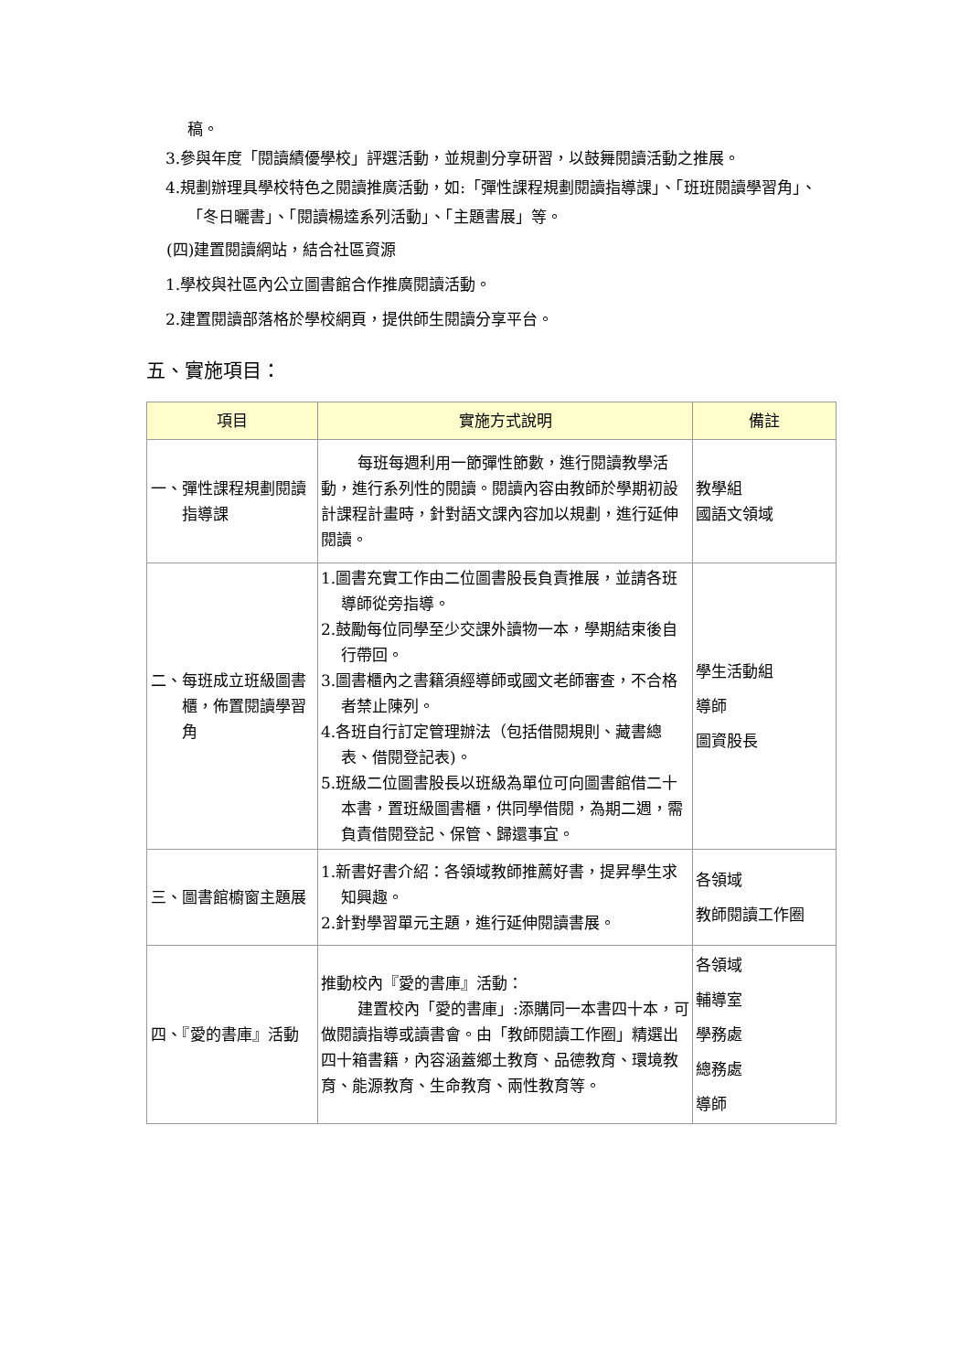稿。
3.參與年度「閱讀績優學校」評選活動，並規劃分享研習，以鼓舞閱讀活動之推展。
4.規劃辦理具學校特色之閱讀推廣活動，如:「彈性課程規劃閱讀指導課」、「班班閱讀學習角」、「冬日曬書」、「閱讀楊逵系列活動」、「主題書展」等。
(四)建置閱讀網站，結合社區資源
1.學校與社區內公立圖書館合作推廣閱讀活動。
2.建置閱讀部落格於學校網頁，提供師生閱讀分享平台。
五、實施項目：
| 項目 | 實施方式說明 | 備註 |
| --- | --- | --- |
| 一、彈性課程規劃閱讀指導課 | 每班每週利用一節彈性節數，進行閱讀 教學活動，進行系列性的閱讀。閱讀內容由教師於學期初設計課程計畫時，針對語文課內容加以規劃，進行延伸閱讀。 | 教學組 國語文領域 |
| 二、每班成立班級圖書櫃，佈置閱讀學習角 | 1.圖書充實工作由二位圖書股長負責推展，並請各班導師從旁指導。 2.鼓勵每位同學至少交課外讀物一本，學期結束後自行帶回。 3.圖書櫃內之書籍須經導師或國文老師審查，不合格者禁止陳列。 4.各班自行訂定管理辦法（包括借閱規則、藏書總表、借閱登記表)。 5.班級二位圖書股長以班級為單位可向圖書館借二十本書，置班級圖書櫃，供同學借閱，為期二週，需負責借閱登記、保管、歸還事宜。 | 學生活動組 導師 圖資股長 |
| 三、圖書館櫥窗主題展 | 1.新書好書介紹：各領域教師推薦好書，提昇學生求知興趣。 2.針對學習單元主題，進行延伸閱讀書展。 | 各領域 教師閱讀工作圈 |
| 四、『愛的書庫』活動 | 推動校內『愛的書庫』活動： 建置校內「愛的書庫」:添購同一本書四 十本，可做閱讀指導或讀書會。由「教師閱讀工作圈」精選出四十箱書籍，內容涵蓋鄉土教育、品德教育、環境教育、能源教育、生命教育、兩性教育等。 | 各領域 輔導室 學務處 總務處 導師 |